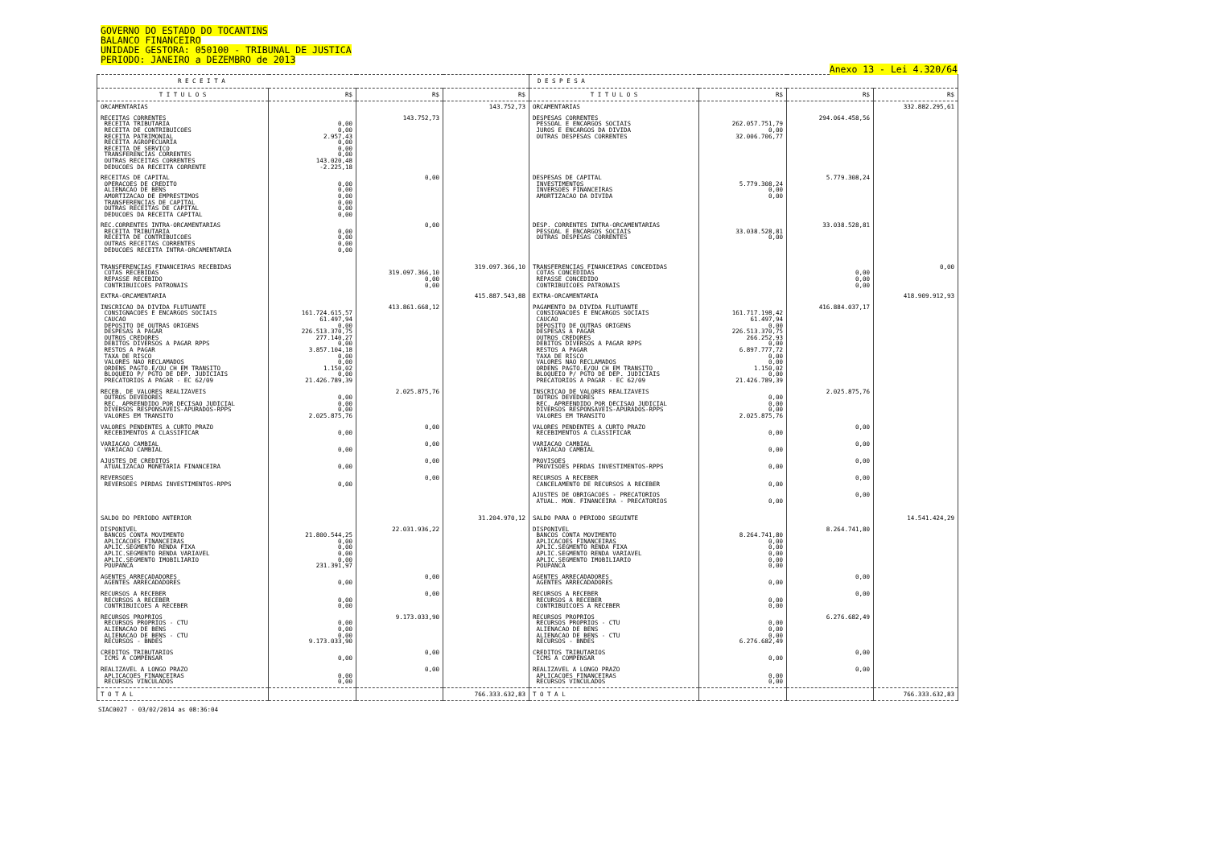GOVERNO DO ESTADO DO TOCANTINS
BALANCO FINANCEIRO
UNIDADE GESTORA: 050100 - TRIBUNAL DE JUSTICA
PERIODO: JANEIRO a DEZEMBRO de 2013
Anexo 13 - Lei 4.320/64
| R E C E I T A | | | | D E S P E S A | | | |
| --- | --- | --- | --- | --- | --- | --- | --- |
| T I T U L O S | R$ | R$ | R$ | T I T U L O S | R$ | R$ | R$ |
| ORCAMENTARIAS | | | 143.752,73 | ORCAMENTARIAS | | | 332.882.295,61 |
| RECEITAS CORRENTES RECEITA TRIBUTARIA RECEITA DE CONTRIBUICOES RECEITA PATRIMONIAL RECEITA AGROPECUARIA RECEITA DE SERVICO TRANSFERENCIAS CORRENTES OUTRAS RECEITAS CORRENTES DEDUCOES DA RECEITA CORRENTE | 0,00 0,00 2.957,43 0,00 0,00 0,00 143.020,48 -2.225,18 | 143.752,73 | | DESPESAS CORRENTES PESSOAL E ENCARGOS SOCIAIS JUROS E ENCARGOS DA DIVIDA OUTRAS DESPESAS CORRENTES | 262.057.751,79 0,00 32.006.706,77 | 294.064.458,56 | |
| RECEITAS DE CAPITAL OPERACOES DE CREDITO ALIENACAO DE BENS AMORTIZACAO DE EMPRESTIMOS TRANSFERENCIAS DE CAPITAL OUTRAS RECEITAS DE CAPITAL DEDUCOES DA RECEITA CAPITAL | 0,00 0,00 0,00 0,00 0,00 0,00 | 0,00 | | DESPESAS DE CAPITAL INVESTIMENTOS INVERSOES FINANCEIRAS AMORTIZACAO DA DIVIDA | 5.779.308,24 0,00 0,00 | 5.779.308,24 | |
| REC.CORRENTES INTRA-ORCAMENTARIAS RECEITA TRIBUTARIA RECEITA DE CONTRIBUICOES OUTRAS RECEITAS CORRENTES DEDUCOES RECEITA INTRA-ORCAMENTARIA | 0,00 0,00 0,00 0,00 | 0,00 | | DESP. CORRENTES INTRA-ORCAMENTARIAS PESSOAL E ENCARGOS SOCIAIS OUTRAS DESPESAS CORRENTES | 33.038.528,81 0,00 | 33.038.528,81 | |
| TRANSFERENCIAS FINANCEIRAS RECEBIDAS COTAS RECEBIDAS REPASSE RECEBIDO CONTRIBUICOES PATRONAIS | | 319.097.366,10 0,00 0,00 | 319.097.366,10 | TRANSFERENCIAS FINANCEIRAS CONCEDIDAS COTAS CONCEDIDAS REPASSE CONCEDIDO CONTRIBUICOES PATRONAIS | | 0,00 0,00 0,00 | 0,00 |
| EXTRA-ORCAMENTARIA | | | 415.887.543,88 | EXTRA-ORCAMENTARIA | | | 418.909.912,93 |
| INSCRICAO DA DIVIDA FLUTUANTE CONSIGNACOES E ENCARGOS SOCIAIS CAUCAO DEPOSITO DE OUTRAS ORIGENS DESPESAS A PAGAR OUTROS CREDORES DEBITOS DIVERSOS A PAGAR RPPS RESTOS A PAGAR TAXA DE RISCO VALORES NAO RECLAMADOS ORDENS PAGTO.E/OU CH EM TRANSITO BLOQUEIO P/ PGTO DE DEP. JUDICIAIS PRECATORIOS A PAGAR - EC 62/09 | 161.724.615,57 61.497,94 0,00 226.513.370,75 277.140,27 0,00 3.857.104,18 0,00 0,00 1.150,02 0,00 21.426.789,39 | 413.861.668,12 | | PAGAMENTO DA DIVIDA FLUTUANTE CONSIGNACOES E ENCARGOS SOCIAIS CAUCAO DEPOSITO DE OUTRAS ORIGENS DESPESAS A PAGAR OUTROS CREDORES DEBITOS DIVERSOS A PAGAR RPPS RESTOS A PAGAR TAXA DE RISCO VALORES NAO RECLAMADOS ORDENS PAGTO.E/OU CH EM TRANSITO BLOQUEIO P/ PGTO DE DEP. JUDICIAIS PRECATORIOS A PAGAR - EC 62/09 | 161.717.198,42 61.497,94 0,00 226.513.370,75 266.252,93 0,00 6.897.777,72 0,00 0,00 1.150,02 0,00 21.426.789,39 | 416.884.037,17 | |
| RECEB. DE VALORES REALIZAVEIS OUTROS DEVEDORES REC. APREENDIDO POR DECISAO JUDICIAL DIVERSOS RESPONSAVEIS-APURADOS-RPPS VALORES EM TRANSITO | 0,00 0,00 0,00 2.025.875,76 | 2.025.875,76 | | INSCRICAO DE VALORES REALIZAVEIS OUTROS DEVEDORES REC. APREENDIDO POR DECISAO JUDICIAL DIVERSOS RESPONSAVEIS-APURADOS-RPPS VALORES EM TRANSITO | 0,00 0,00 0,00 2.025.875,76 | 2.025.875,76 | |
| VALORES PENDENTES A CURTO PRAZO RECEBIMENTOS A CLASSIFICAR | 0,00 | 0,00 | | VALORES PENDENTES A CURTO PRAZO RECEBIMENTOS A CLASSIFICAR | 0,00 | 0,00 | |
| VARIACAO CAMBIAL VARIACAO CAMBIAL | 0,00 | 0,00 | | VARIACAO CAMBIAL VARIACAO CAMBIAL | 0,00 | 0,00 | |
| AJUSTES DE CREDITOS ATUALIZACAO MONETARIA FINANCEIRA | 0,00 | 0,00 | | PROVISOES PROVISOES PERDAS INVESTIMENTOS-RPPS | 0,00 | 0,00 | |
| REVERSOES REVERSOES PERDAS INVESTIMENTOS-RPPS | 0,00 | 0,00 | | RECURSOS A RECEBER CANCELAMENTO DE RECURSOS A RECEBER | 0,00 | 0,00 | |
| | | | | AJUSTES DE OBRIGACOES - PRECATORIOS ATUAL. MON. FINANCEIRA - PRECATORIOS | 0,00 | 0,00 | |
| SALDO DO PERIODO ANTERIOR | | | 31.204.970,12 | SALDO PARA O PERIODO SEGUINTE | | | 14.541.424,29 |
| DISPONIVEL BANCOS CONTA MOVIMENTO APLICACOES FINANCEIRAS APLIC.SEGMENTO RENDA FIXA APLIC.SEGMENTO RENDA VARIAVEL APLIC.SEGMENTO IMOBILIARIO POUPANCA | 21.800.544,25 0,00 0,00 0,00 0,00 231.391,97 | 22.031.936,22 | | DISPONIVEL BANCOS CONTA MOVIMENTO APLICACOES FINANCEIRAS APLIC.SEGMENTO RENDA FIXA APLIC.SEGMENTO RENDA VARIAVEL APLIC.SEGMENTO IMOBILIARIO POUPANCA | 8.264.741,80 0,00 0,00 0,00 0,00 0,00 | 8.264.741,80 | |
| AGENTES ARRECADADORES AGENTES ARRECADADORES | 0,00 | 0,00 | | AGENTES ARRECADADORES AGENTES ARRECADADORES | 0,00 | 0,00 | |
| RECURSOS A RECEBER RECURSOS A RECEBER CONTRIBUICOES A RECEBER | 0,00 0,00 | 0,00 | | RECURSOS A RECEBER RECURSOS A RECEBER CONTRIBUICOES A RECEBER | 0,00 0,00 | 0,00 | |
| RECURSOS PROPRIOS RECURSOS PROPRIOS - CTU ALIENACAO DE BENS ALIENACAO DE BENS - CTU RECURSOS - BNDES | 0,00 0,00 0,00 9.173.033,90 | 9.173.033,90 | | RECURSOS PROPRIOS RECURSOS PROPRIOS - CTU ALIENACAO DE BENS ALIENACAO DE BENS - CTU RECURSOS - BNDES | 0,00 0,00 0,00 6.276.682,49 | 6.276.682,49 | |
| CREDITOS TRIBUTARIOS ICMS A COMPENSAR | 0,00 | 0,00 | | CREDITOS TRIBUTARIOS ICMS A COMPENSAR | 0,00 | 0,00 | |
| REALIZAVEL A LONGO PRAZO APLICACOES FINANCEIRAS RECURSOS VINCULADOS | 0,00 0,00 | 0,00 | | REALIZAVEL A LONGO PRAZO APLICACOES FINANCEIRAS RECURSOS VINCULADOS | 0,00 0,00 | 0,00 | |
| T O T A L | | | 766.333.632,83 | T O T A L | | | 766.333.632,83 |
SIAC0027 - 03/02/2014 as 08:36:04